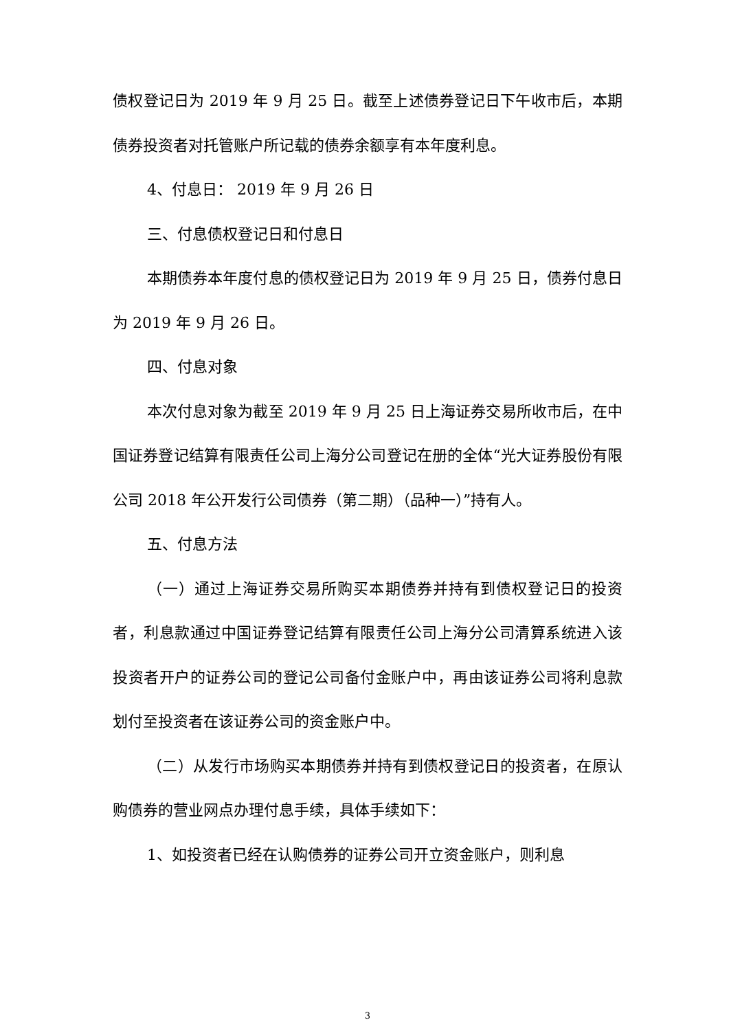债权登记日为 2019 年 9 月 25 日。截至上述债券登记日下午收市后，本期债券投资者对托管账户所记载的债券余额享有本年度利息。
4、付息日： 2019 年 9 月 26 日
三、付息债权登记日和付息日
本期债券本年度付息的债权登记日为 2019 年 9 月 25 日，债券付息日为 2019 年 9 月 26 日。
四、付息对象
本次付息对象为截至 2019 年 9 月 25 日上海证券交易所收市后，在中国证券登记结算有限责任公司上海分公司登记在册的全体“光大证券股份有限公司 2018 年公开发行公司债券（第二期）（品种一）”持有人。
五、付息方法
（一）通过上海证券交易所购买本期债券并持有到债权登记日的投资者，利息款通过中国证券登记结算有限责任公司上海分公司清算系统进入该投资者开户的证券公司的登记公司备付金账户中，再由该证券公司将利息款划付至投资者在该证券公司的资金账户中。
（二）从发行市场购买本期债券并持有到债权登记日的投资者，在原认购债券的营业网点办理付息手续，具体手续如下：
1、如投资者已经在认购债券的证券公司开立资金账户，则利息
3